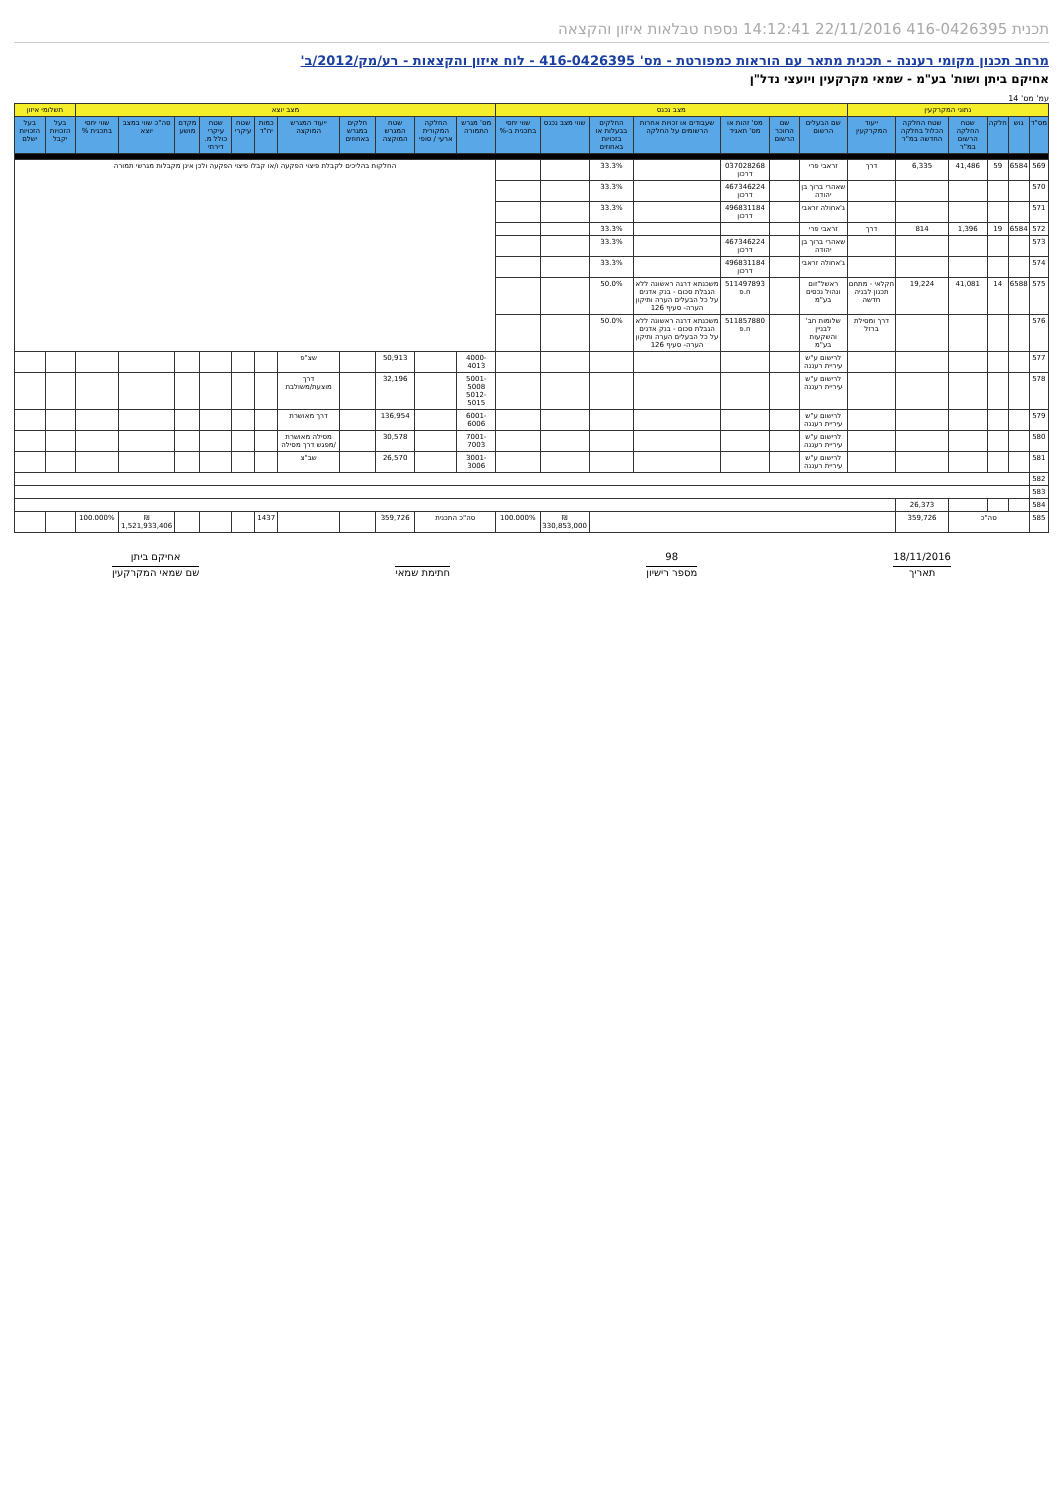תכנית 416-0426395 22/11/2016 14:12:41 נספח טבלאות איזון והקצאה
מרחב תכנון מקומי רעננה - תכנית מתאר עם הוראות כמפורטת - מס' 416-0426395 - לוח איזון והקצאות - רע/מק/2012/ב'
אחיקם ביתן ושות' בע"מ - שמאי מקרקעין ויועצי נדל"ן
עמ' מס' 14
| נתוני המקרקעין | | | | | | מצב נכנס | | | | | | | מצב יוצא | | | | | | | | | | | תשלומי איזון | |
| --- | --- | --- | --- | --- | --- | --- | --- | --- | --- | --- | --- | --- | --- | --- | --- | --- | --- | --- | --- | --- | --- | --- | --- | --- | --- |
| מס"ד | גוש | חלקה | שטח החלקה הרשום במ"ר | שטח החלקה הכלול בחלקה החדשה במ"ר | ייעוד המקרקעין | שם הבעלים הרשום | שם החוכר הרשום | מס' זהות או מס' תאגיד | שעבודים או זכויות אחרות הרשומים על החלקה | החלקים בבעלות או בזכויות באחוזים | שווי מצב נכנס | שווי יחסי בתכנית ב-% | מס' מגרש התמורה | החלקה המקורית ארעי / סופי | שטח המגרש המוקצה | חלקים במגרש באחוזים | ייעוד המגרש המוקצה | כמות יח"ד | שטח עיקרי | שטח עיקרי כולל מ. דירתי | מקדם מושע | סה"כ שווי במצב יוצא | שווי יחסי בתכנית % | בעל הזכויות יקבל | בעל הזכויות ישלם |
| 569 | 6584 | 59 | 41,486 | 6,335 | דרך | זראבי פרי | | 037028268 דרכון | | 33.3% | | | החלקות בהליכים לקבלת פיצוי הפקעה ו/או קבלו פיצוי הפקעה ולכן אינן מקבלות מגרשי תמורה | | | | | | | | | | | | |
| 570 | | | | | | שאהרי ברוך בן יהודה | | 467346224 דרכון | | 33.3% | | | | | | | | | | | | | | | |
| 571 | | | | | | ג'אחולה זראבי | | 496831184 דרכון | | 33.3% | | | | | | | | | | | | | | | |
| 572 | 6584 | 19 | 1,396 | 814 | דרך | זראבי פרי | | | | 33.3% | | | | | | | | | | | | | | | |
| 573 | | | | | | שאהרי ברוך בן יהודה | | 467346224 דרכון | | 33.3% | | | | | | | | | | | | | | | |
| 574 | | | | | | ג'אחולה זראבי | | 496831184 דרכון | | 33.3% | | | | | | | | | | | | | | | |
| 575 | 6588 | 14 | 41,081 | 19,224 | חקלאי - מתחם תכנון לבניה חדשה | ראשל"זום ונהול נכסים בע"מ | | 511497893 ח.פ | משכנתא דרגה ראשונה ללא הגבלת סכום - בנק אדנים על כל הבעלים הערה ותיקון הערה- סעיף 126 | 50.0% | | | | | | | | | | | | | | | |
| 576 | | | | | דרך ומסילת ברזל | שלומות חב' לבניין והשקעות בע"מ | | 511857880 ח.פ | משכנתא דרגה ראשונה ללא הגבלת סכום - בנק אדנים על כל הבעלים הערה ותיקון הערה- סעיף 126 | 50.0% | | | | | | | | | | | | | | | |
| 577 | | | | | | לרישום ע"ש עיריית רעננה | | | | | | | 4000-4013 | | 50,913 | | שצ"פ | | | | | | | | |
| 578 | | | | | | לרישום ע"ש עיריית רעננה | | | | | | | 5001-5008 5012-5015 | | 32,196 | | דרך מוצעת/משולבת | | | | | | | | |
| 579 | | | | | | לרישום ע"ש עיריית רעננה | | | | | | | 6001-6006 | | 136,954 | | דרך מאושרת | | | | | | | | |
| 580 | | | | | | לרישום ע"ש עיריית רעננה | | | | | | | 7001-7003 | | 30,578 | | מסילה מאושרת /מפגש דרך מסילה | | | | | | | | |
| 581 | | | | | | לרישום ע"ש עיריית רעננה | | | | | | | 3001-3006 | | 26,570 | | שב"צ | | | | | | | | |
| 582 | | | | | | | | | | | | | | | | | | | | | | | | | |
| 583 | | | | | | | | | | | | | | | | | | | | | | | | | |
| 584 | | | | 26,373 | | | | | | | | | | | | | | | | | | | | | |
| 585 | סה"כ | | | 359,726 | | | | | | | ₪ 330,853,000 | 100.000% | סה"כ התכנית | | 359,726 | | | 1437 | | | | ₪ 1,521,933,406 | 100.000% | | |
18/11/2016
תאריך
98
מספר רישיון
חתימת שמאי
אחיקם ביתן
שם שמאי המקרקעין